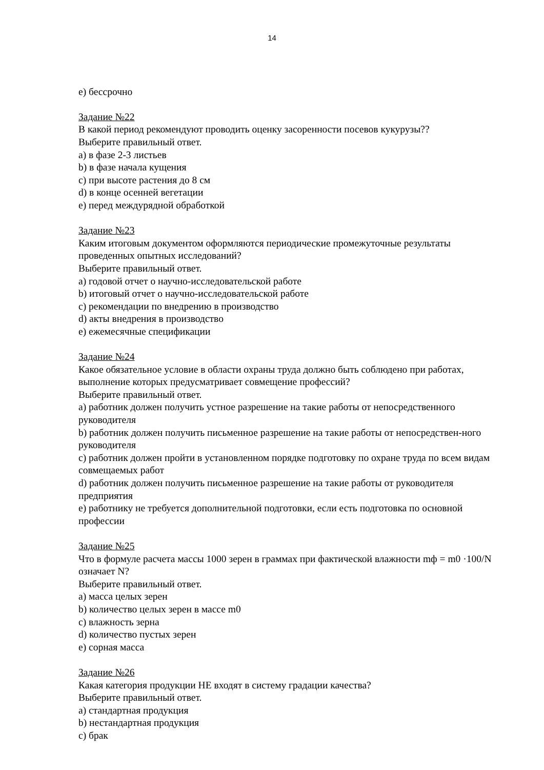14
e) бессрочно
Задание №22
В какой период рекомендуют проводить оценку засоренности посевов кукурузы??
Выберите правильный ответ.
a) в фазе 2-3 листьев
b) в фазе начала кущения
c) при высоте растения до 8 см
d) в конце осенней вегетации
e) перед междурядной обработкой
Задание №23
Каким итоговым документом оформляются периодические промежуточные результаты проведенных опытных исследований?
Выберите правильный ответ.
a) годовой отчет о научно-исследовательской работе
b) итоговый отчет о научно-исследовательской работе
c) рекомендации по внедрению в производство
d) акты внедрения в производство
e) ежемесячные спецификации
Задание №24
Какое обязательное условие в области охраны труда должно быть соблюдено при работах, выполнение которых предусматривает совмещение профессий?
Выберите правильный ответ.
a) работник должен получить устное разрешение на такие работы от непосредственного руководителя
b) работник должен получить письменное разрешение на такие работы от непосредствен-ного руководителя
c) работник должен пройти в установленном порядке подготовку по охране труда по всем видам совмещаемых работ
d) работник должен получить письменное разрешение на такие работы от руководителя предприятия
e) работнику не требуется дополнительной подготовки, если есть подготовка по основной профессии
Задание №25
Что в формуле расчета массы 1000 зерен в граммах при фактической влажности mф = m0 ·100/N означает N?
Выберите правильный ответ.
a) масса целых зерен
b) количество целых зерен в массе m0
c) влажность зерна
d) количество пустых зерен
e) сорная масса
Задание №26
Какая категория продукции НЕ входят в систему градации качества?
Выберите правильный ответ.
a) стандартная продукция
b) нестандартная продукция
c) брак